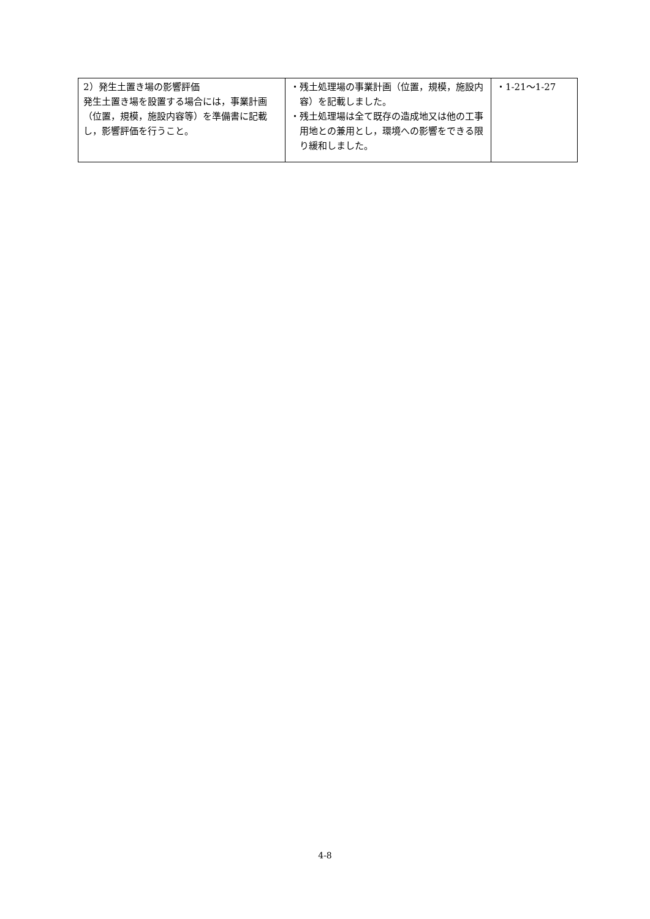| 2）発生土置き場の影響評価 発生土置き場を設置する場合には，事業計画（位置，規模，施設内容等）を準備書に記載し，影響評価を行うこと。 | ・残土処理場の事業計画（位置，規模，施設内容）を記載しました。 ・残土処理場は全て既存の造成地又は他の工事用地との兼用とし，環境への影響をできる限り緩和しました。 | ・1-21～1-27 |
4-8